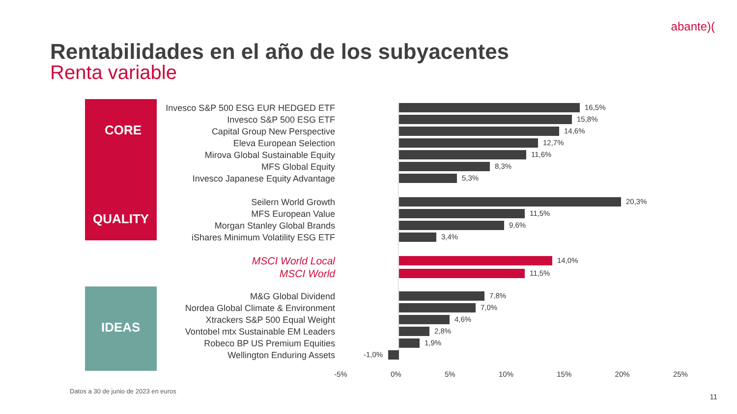abante)(
Rentabilidades en el año de los subyacentes
Renta variable
CORE
QUALITY
IDEAS
Invesco S&P 500 ESG EUR HEDGED ETF
16,5%
Invesco S&P 500 ESG ETF
15,8%
Capital Group New Perspective
14,6%
Eleva European Selection
12,7%
Mirova Global Sustainable Equity
11,6%
MFS Global Equity
8,3%
Invesco Japanese Equity Advantage
5,3%
Seilern World Growth
20,3%
MFS European Value
11,5%
Morgan Stanley Global Brands
9,6%
iShares Minimum Volatility ESG ETF
3,4%
MSCI World Local
14,0%
MSCI World
11,5%
M&G Global Dividend
7,8%
Nordea Global Climate & Environment
7,0%
Xtrackers S&P 500 Equal Weight
4,6%
Vontobel mtx Sustainable EM Leaders
2,8%
Robeco BP US Premium Equities
1,9%
Wellington Enduring Assets
-1,0%
-5% 0% 5% 10% 15% 20% 25%
Datos a 30 de junio de 2023 en euros
11